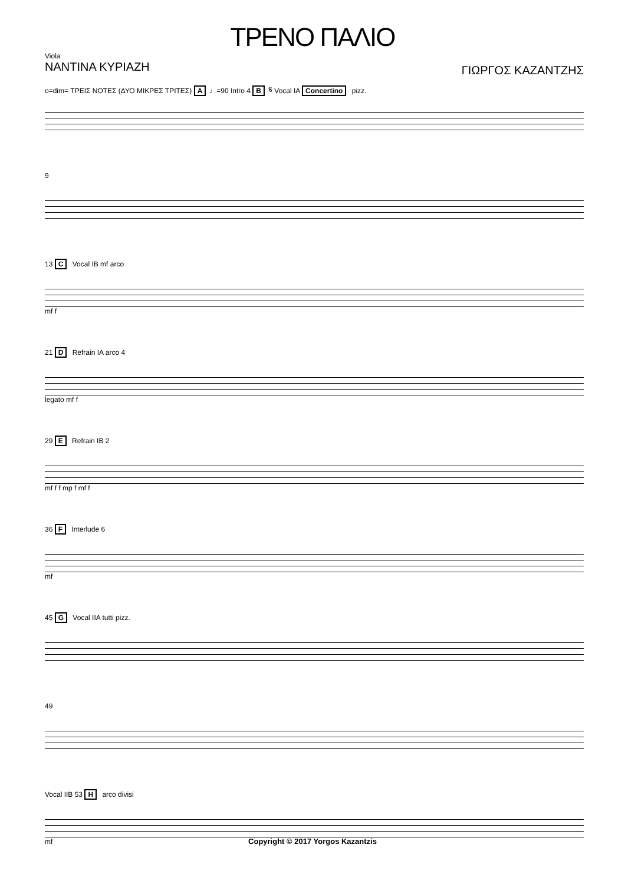ΤΡΕΝΟ ΠΑΛΙΟ
Viola
ΝΑΝΤΙΝΑ ΚΥΡΙΑΖΗ
ΓΙΩΡΓΟΣ ΚΑΖΑΝΤΖΗΣ
o=dim= ΤΡΕΙΣ ΝΟΤΕΣ (ΔΥΟ ΜΙΚΡΕΣ ΤΡΙΤΕΣ) A ♩=90 Intro 4 B 𝄋 Vocal IA Concertino pizz.
9
13 C Vocal IB mf arco
mf f
21 D Refrain IA arco 4
legato mf f
29 E Refrain IB 2
mf f f mp f mf f
36 F Interlude 6
mf
45 G Vocal IIA tutti pizz.
49
Vocal IIB 53 H arco divisi
mf
Copyright © 2017 Yorgos Kazantzis